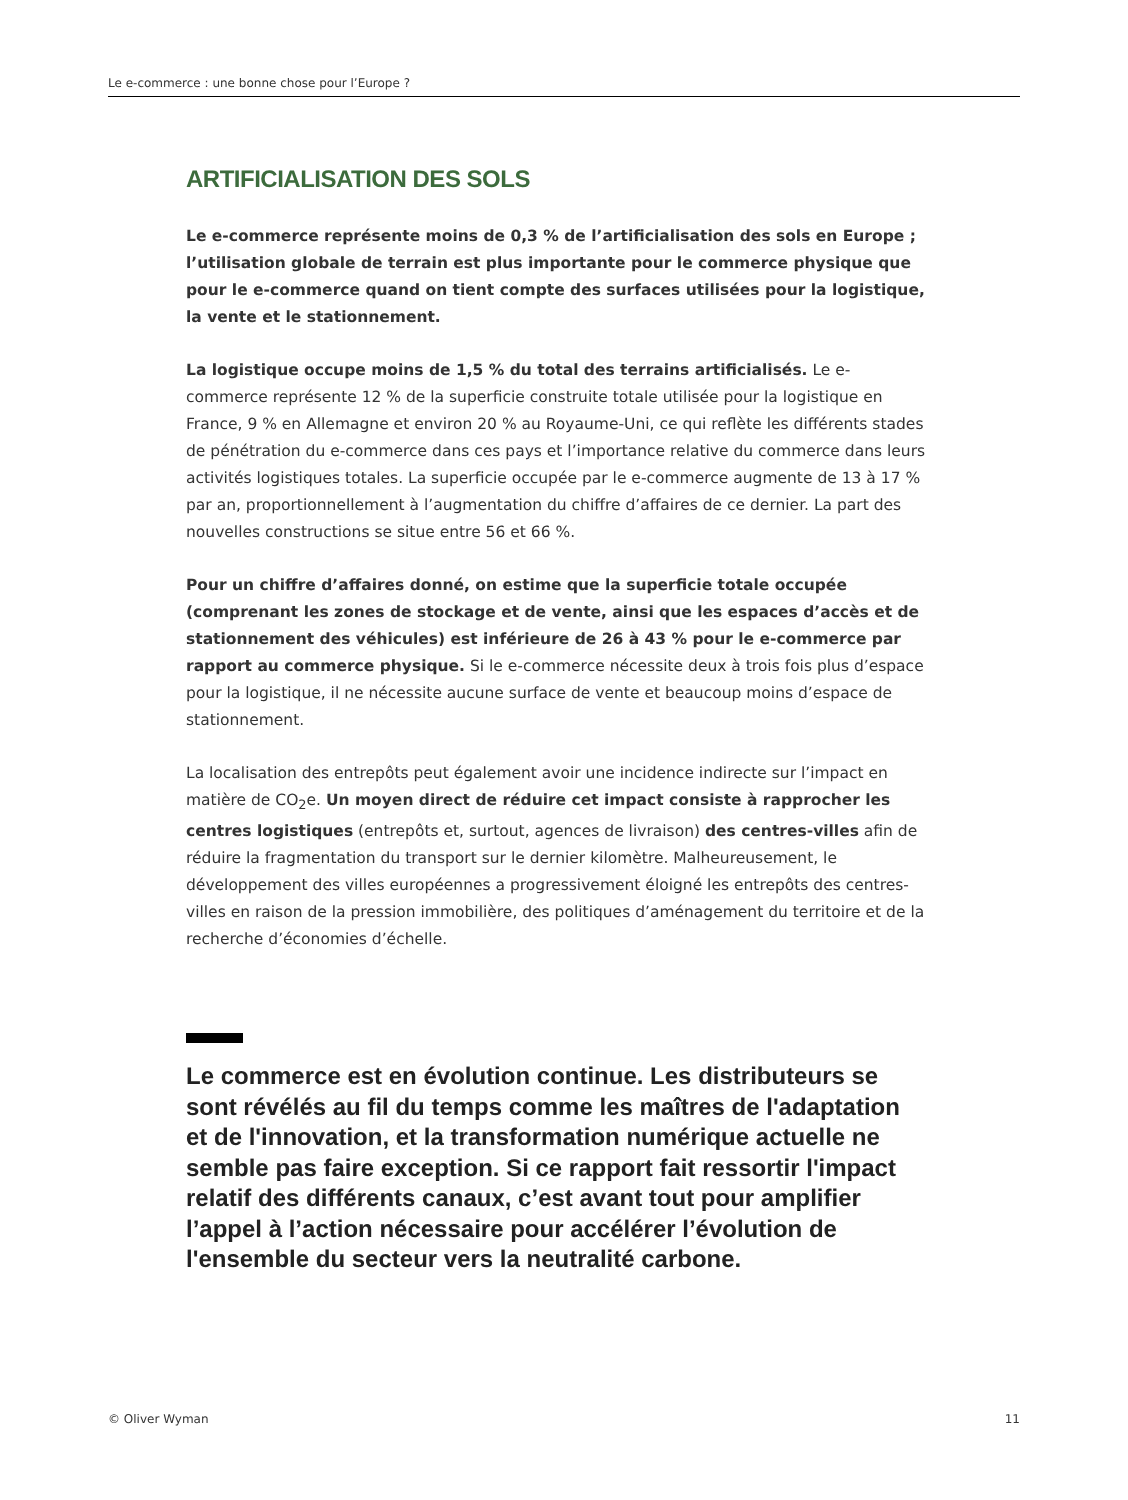Le e-commerce : une bonne chose pour l’Europe ?
ARTIFICIALISATION DES SOLS
Le e-commerce représente moins de 0,3 % de l’artificialisation des sols en Europe ; l’utilisation globale de terrain est plus importante pour le commerce physique que pour le e-commerce quand on tient compte des surfaces utilisées pour la logistique, la vente et le stationnement.
La logistique occupe moins de 1,5 % du total des terrains artificialisés. Le e-commerce représente 12 % de la superficie construite totale utilisée pour la logistique en France, 9 % en Allemagne et environ 20 % au Royaume-Uni, ce qui reflète les différents stades de pénétration du e-commerce dans ces pays et l’importance relative du commerce dans leurs activités logistiques totales. La superficie occupée par le e-commerce augmente de 13 à 17 % par an, proportionnellement à l’augmentation du chiffre d’affaires de ce dernier. La part des nouvelles constructions se situe entre 56 et 66 %.
Pour un chiffre d’affaires donné, on estime que la superficie totale occupée (comprenant les zones de stockage et de vente, ainsi que les espaces d’accès et de stationnement des véhicules) est inférieure de 26 à 43 % pour le e-commerce par rapport au commerce physique. Si le e-commerce nécessite deux à trois fois plus d’espace pour la logistique, il ne nécessite aucune surface de vente et beaucoup moins d’espace de stationnement.
La localisation des entrepôts peut également avoir une incidence indirecte sur l’impact en matière de CO<sub>2</sub>e. Un moyen direct de réduire cet impact consiste à rapprocher les centres logistiques (entrepôts et, surtout, agences de livraison) des centres-villes afin de réduire la fragmentation du transport sur le dernier kilomètre. Malheureusement, le développement des villes européennes a progressivement éloigné les entrepôts des centres-villes en raison de la pression immobilière, des politiques d’aménagement du territoire et de la recherche d’économies d’échelle.
Le commerce est en évolution continue. Les distributeurs se sont révélés au fil du temps comme les maîtres de l'adaptation et de l'innovation, et la transformation numérique actuelle ne semble pas faire exception. Si ce rapport fait ressortir l'impact relatif des différents canaux, c’est avant tout pour amplifier l’appel à l’action nécessaire pour accélérer l’évolution de l'ensemble du secteur vers la neutralité carbone.
© Oliver Wyman 11